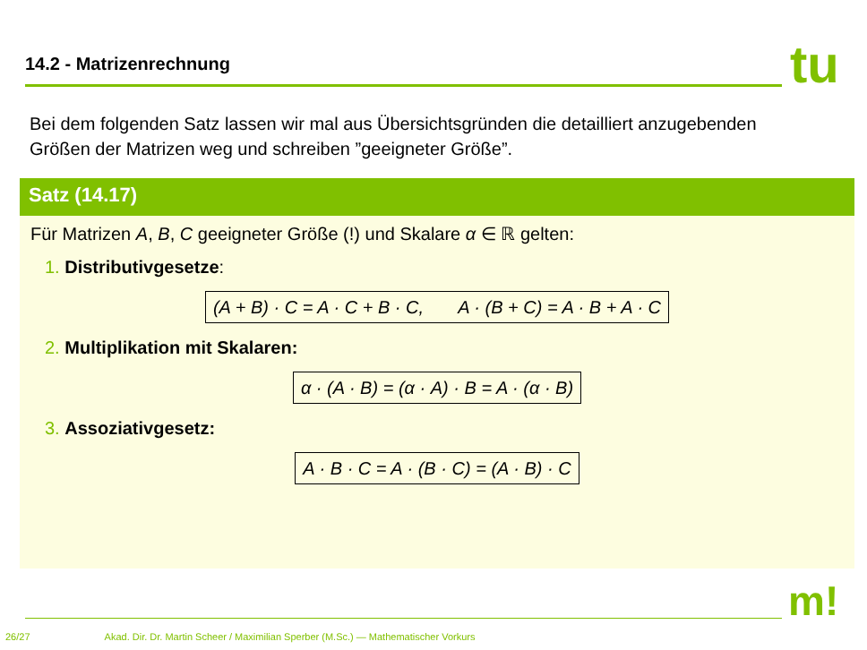14.2 - Matrizenrechnung tu
Bei dem folgenden Satz lassen wir mal aus Übersichtsgründen die detailliert anzugebenden Größen der Matrizen weg und schreiben ”geeigneter Größe”.
Satz (14.17)
Für Matrizen A, B, C geeigneter Größe (!) und Skalare α ∈ ℝ gelten:
1. Distributivgesetze:
(A + B) · C = A · C + B · C, A · (B + C) = A · B + A · C
2. Multiplikation mit Skalaren:
α · (A · B) = (α · A) · B = A · (α · B)
3. Assoziativgesetz:
A · B · C = A · (B · C) = (A · B) · C
m!
26/27 Akad. Dir. Dr. Martin Scheer / Maximilian Sperber (M.Sc.) — Mathematischer Vorkurs